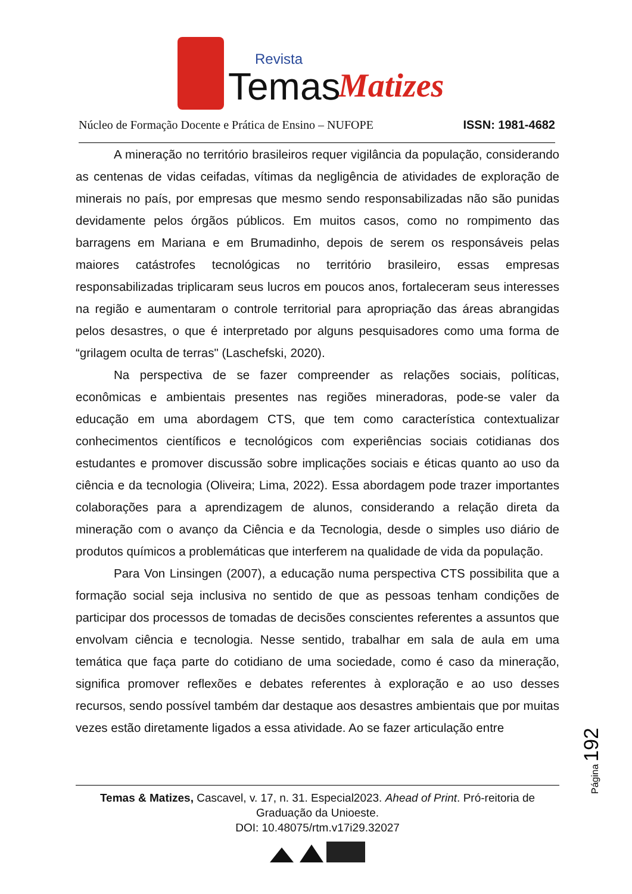Revista
Temas
Matizes
Núcleo de Formação Docente e Prática de Ensino – NUFOPE ISSN: 1981-4682
A mineração no território brasileiros requer vigilância da população, considerando as centenas de vidas ceifadas, vítimas da negligência de atividades de exploração de minerais no país, por empresas que mesmo sendo responsabilizadas não são punidas devidamente pelos órgãos públicos. Em muitos casos, como no rompimento das barragens em Mariana e em Brumadinho, depois de serem os responsáveis pelas maiores catástrofes tecnológicas no território brasileiro, essas empresas responsabilizadas triplicaram seus lucros em poucos anos, fortaleceram seus interesses na região e aumentaram o controle territorial para apropriação das áreas abrangidas pelos desastres, o que é interpretado por alguns pesquisadores como uma forma de “grilagem oculta de terras" (Laschefski, 2020).
Na perspectiva de se fazer compreender as relações sociais, políticas, econômicas e ambientais presentes nas regiões mineradoras, pode-se valer da educação em uma abordagem CTS, que tem como característica contextualizar conhecimentos científicos e tecnológicos com experiências sociais cotidianas dos estudantes e promover discussão sobre implicações sociais e éticas quanto ao uso da ciência e da tecnologia (Oliveira; Lima, 2022). Essa abordagem pode trazer importantes colaborações para a aprendizagem de alunos, considerando a relação direta da mineração com o avanço da Ciência e da Tecnologia, desde o simples uso diário de produtos químicos a problemáticas que interferem na qualidade de vida da população.
Para Von Linsingen (2007), a educação numa perspectiva CTS possibilita que a formação social seja inclusiva no sentido de que as pessoas tenham condições de participar dos processos de tomadas de decisões conscientes referentes a assuntos que envolvam ciência e tecnologia. Nesse sentido, trabalhar em sala de aula em uma temática que faça parte do cotidiano de uma sociedade, como é caso da mineração, significa promover reflexões e debates referentes à exploração e ao uso desses recursos, sendo possível também dar destaque aos desastres ambientais que por muitas vezes estão diretamente ligados a essa atividade. Ao se fazer articulação entre
Página 192
Temas & Matizes, Cascavel, v. 17, n. 31. Especial2023. Ahead of Print. Pró-reitoria de Graduação da Unioeste.
DOI: 10.48075/rtm.v17i29.32027